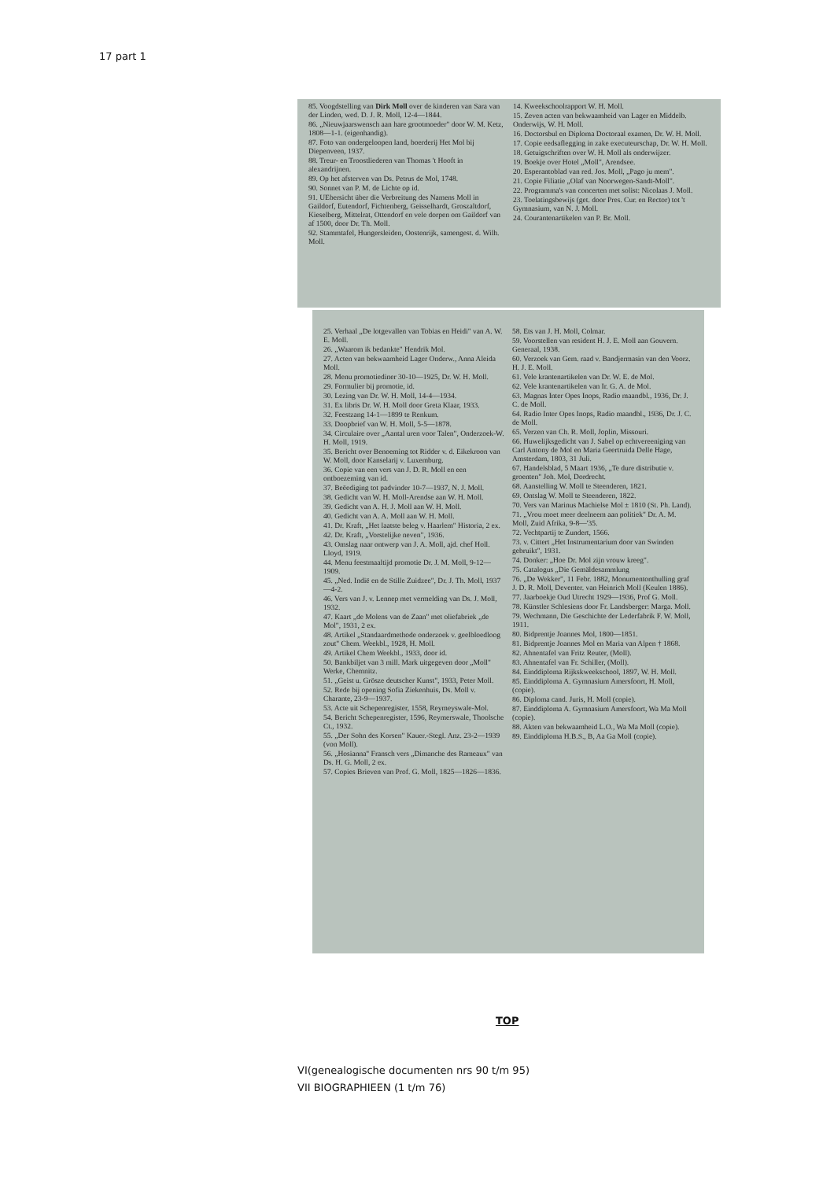17 part 1
85. Voogdstelling van Dirk Moll over de kinderen van Sara van der Linden, wed. D. J. R. Moll, 12-4—1844.
86. „Nieuwjaarswensch aan hare grootmoeder" door W. M. Ketz, 1808—1-1. (eigenhandig).
87. Foto van ondergeloopen land, boerderij Het Mol bij Diepenveen, 1937.
88. Treur- en Troostliederen van Thomas 't Hooft in alexandrijnen.
89. Op het afsterven van Ds. Petrus de Mol, 1748.
90. Sonnet van P. M. de Lichte op id.
91. UEbersicht über die Verbreitung des Namens Moll in Gaildorf, Eutendorf, Fichtenberg, Geisselhardt, Groszaltdorf, Kieselberg, Mittelrat, Ottendorf en vele dorpen om Gaildorf van af 1500, door Dr. Th. Moll.
92. Stammtafel, Hungersleiden, Oostenrijk, samengest. d. Wilh. Moll.
14. Kweekschoolrapport W. H. Moll.
15. Zeven acten van bekwaamheid van Lager en Middelb. Onderwijs, W. H. Moll.
16. Doctorsbul en Diploma Doctoraal examen, Dr. W. H. Moll.
17. Copie eedsaflegging in zake executeurschap, Dr. W. H. Moll.
18. Getuigschriften over W. H. Moll als onderwijzer.
19. Boekje over Hotel „Moll", Arendsee.
20. Esperantoblad van red. Jos. Moll, „Pago ju mem".
21. Copie Filiatie „Olaf van Noorwegen-Sandt-Moll".
22. Programma's van concerten met solist: Nicolaas J. Moll.
23. Toelatingsbewijs (get. door Pres. Cur. en Rector) tot 't Gymnasium, van N. J. Moll.
24. Courantenartikelen van P. Br. Moll.
25. Verhaal „De lotgevallen van Tobias en Heidi" van A. W. E. Moll.
26. „Waarom ik bedankte" Hendrik Mol.
27. Acten van bekwaamheid Lager Onderw., Anna Aleida Moll.
28. Menu promotiediner 30-10—1925, Dr. W. H. Moll.
29. Formulier bij promotie, id.
30. Lezing van Dr. W. H. Moll, 14-4—1934.
31. Ex libris Dr. W. H. Moll door Greta Klaar, 1933.
32. Feestzang 14-1—1899 te Renkum.
33. Doopbrief van W. H. Moll, 5-5—1878.
34. Circulaire over „Aantal uren voor Talen", Onderzoek-W. H. Moll, 1919.
35. Bericht over Benoeming tot Ridder v. d. Eikekroon van W. Moll, door Kanselarij v. Luxemburg.
36. Copie van een vers van J. D. R. Moll en een ontboezeming van id.
37. Beëediging tot padvinder 10-7—1937, N. J. Moll.
38. Gedicht van W. H. Moll-Arendse aan W. H. Moll.
39. Gedicht van A. H. J. Moll aan W. H. Moll.
40. Gedicht van A. A. Moll aan W. H. Moll.
41. Dr. Kraft, „Het laatste beleg v. Haarlem" Historia, 2 ex.
42. Dr. Kraft, „Vorstelijke neven", 1936.
43. Omslag naar ontwerp van J. A. Moll, ajd. chef Holl. Lloyd, 1919.
44. Menu feestmaaltijd promotie Dr. J. M. Moll, 9-12—1909.
45. „Ned. Indië en de Stille Zuidzee", Dr. J. Th. Moll, 1937—4-2.
46. Vers van J. v. Lennep met vermelding van Ds. J. Moll, 1932.
47. Kaart „de Molens van de Zaan" met oliefabriek „de Mol", 1931, 2 ex.
48. Artikel „Standaardmethode onderzoek v. geelbloedloog zout" Chem. Weekbl., 1928, H. Moll.
49. Artikel Chem Weekbl., 1933, door id.
50. Bankbiljet van 3 mill. Mark uitgegeven door „Moll" Werke, Chemnitz.
51. „Geist u. Grösze deutscher Kunst", 1933, Peter Moll.
52. Rede bij opening Sofia Ziekenhuis, Ds. Moll v. Charante, 23-9—1937.
53. Acte uit Schepenregister, 1558, Reymeyswale-Mol.
54. Bericht Schepenregister, 1596, Reymerswale, Thoolsche Ct., 1932.
55. „Der Sohn des Korsen" Kauer.-Stegl. Anz. 23-2—1939 (von Moll).
56. „Hosianna" Fransch vers „Dimanche des Rameaux" van Ds. H. G. Moll, 2 ex.
57. Copies Brieven van Prof. G. Moll, 1825—1826—1836.
58. Ets van J. H. Moll, Colmar.
59. Voorstellen van resident H. J. E. Moll aan Gouvern. Generaal, 1938.
60. Verzoek van Gem. raad v. Bandjermasin van den Voorz. H. J. E. Moll.
61. Vele krantenartikelen van Dr. W. E. de Mol.
62. Vele krantenartikelen van Ir. G. A. de Mol.
63. Magnas Inter Opes Inops, Radio maandbl., 1936, Dr. J. C. de Moll.
64. Radio Inter Opes Inops, Radio maandbl., 1936, Dr. J. C. de Moll.
65. Verzen van Ch. R. Moll, Joplin, Missouri.
66. Huwelijksgedicht van J. Sabel op echtvereeniging van Carl Antony de Mol en Maria Geertruida Delle Hage, Amsterdam, 1803, 31 Juli.
67. Handelsblad, 5 Maart 1936, „Te dure distributie v. groenten" Joh. Mol, Dordrecht.
68. Aanstelling W. Moll te Steenderen, 1821.
69. Ontslag W. Moll te Steenderen, 1822.
70. Vers van Marinus Machielse Mol ± 1810 (St. Ph. Land).
71. „Vrou moet meer deelneem aan politiek" Dr. A. M. Moll, Zuid Afrika, 9-8—'35.
72. Vechtpartij te Zundert, 1566.
73. v. Cittert „Het Instrumentarium door van Swinden gebruikt", 1931.
74. Donker: „Hoe Dr. Mol zijn vrouw kreeg".
75. Catalogus „Die Gemäldesammlung
76. „De Wekker", 11 Febr. 1882, Monumentonthulling graf J. D. R. Moll, Deventer. van Heinrich Moll (Keulen 1886).
77. Jaarboekje Oud Utrecht 1929—1936, Prof G. Moll.
78. Künstler Schlesiens door Fr. Landsberger: Marga. Moll.
79. Wechmann, Die Geschichte der Lederfabrik F. W. Moll, 1911.
80. Bidprentje Joannes Mol, 1800—1851.
81. Bidprentje Joannes Mol en Maria van Alpen † 1868.
82. Ahnentafel van Fritz Reuter, (Moll).
83. Ahnentafel van Fr. Schiller, (Moll).
84. Einddiploma Rijkskweekschool, 1897, W. H. Moll.
85. Einddiploma A. Gymnasium Amersfoort, H. Moll, (copie).
86. Diploma cand. Juris, H. Moll (copie).
87. Einddiploma A. Gymnasium Amersfoort, Wa Ma Moll (copie).
88. Akten van bekwaamheid L.O., Wa Ma Moll (copie).
89. Einddiploma H.B.S., B, Aa Ga Moll (copie).
TOP
VI(genealogische documenten nrs 90 t/m 95)
VII BIOGRAPHIEEN (1 t/m 76)